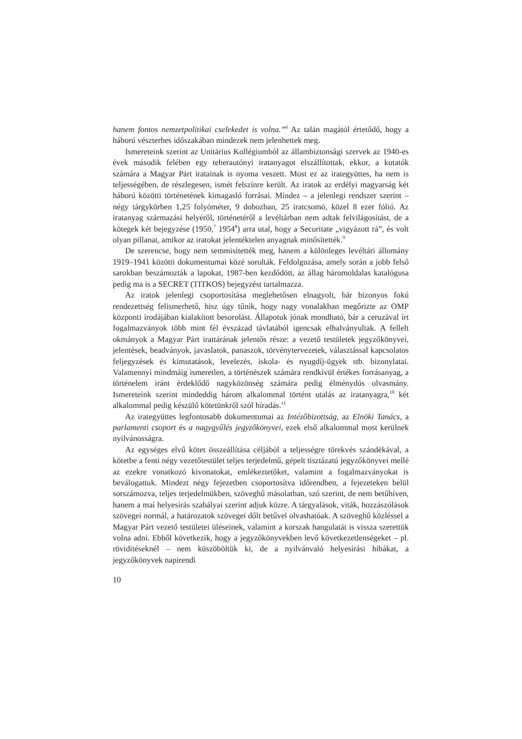hanem fontos nemzetpolitikai cselekedet is volna.”<sup>6</sup> Az talán magától értetődő, hogy a háború vészterhes időszakában mindezek nem jelenhettek meg.
Ismereteink szerint az Unitárius Kollégiumból az állambiztonsági szervek az 1940-es évek második felében egy teherautónyi iratanyagot elszállítottak, ekkor, a kutatók számára a Magyar Párt iratainak is nyoma veszett. Most ez az irategyüttes, ha nem is teljességében, de részlegesen, ismét felszínre került. Az iratok az erdélyi magyarság két háború közötti történetének kimagasló forrásai. Mindez – a jelenlegi rendszer szerint – négy tárgykörben 1,25 folyóméter, 9 dobozban, 25 iratcsomó, közel 8 ezer fólió. Az iratanyag származási helyéről, történetéről a levéltárban nem adtak felvilágosítást, de a kötegek két bejegyzése (1950,<sup>7</sup> 1954<sup>8</sup>) arra utal, hogy a Securitate „vigyázott rá”, és volt olyan pillanat, amikor az iratokat jelentéktelen anyagnak minősítették.<sup>9</sup>
De szerencse, hogy nem semmisítették meg, hanem a különleges levéltári állomány 1919–1941 közötti dokumentumai közé sorolták. Feldolgozása, amely során a jobb felső sarokban beszámozták a lapokat, 1987-ben kezdődött, az állag háromoldalas katalógusa pedig ma is a SECRET (TITKOS) bejegyzést tartalmazza.
Az iratok jelenlegi csoportosítása meglehetősen elnagyolt, bár bizonyos fokú rendezettség felismerhető, hisz úgy tűnik, hogy nagy vonalakban megőrizte az OMP központi irodájában kialakított besorolást. Állapotuk jónak mondható, bár a ceruzával írt fogalmazványok több mint fél évszázad távlatából igencsak elhalványultak. A fellelt okmányok a Magyar Párt irattárának jelentős része: a vezető testületek jegyzőkönyvei, jelentések, beadványok, javaslatok, panaszok, törvénytervezetek, választással kapcsolatos feljegyzések és kimutatások, levelezés, iskola- és nyugdíj-ügyek stb. bizonylatai. Valamennyi mindmáig ismeretlen, a történészek számára rendkívül értékes forrásanyag, a történelem iránt érdeklődő nagyközönség számára pedig élménydús olvasmány. Ismereteink szerint mindeddig három alkalommal történt utalás az iratanyagra,<sup>10</sup> két alkalommal pedig készülő kötetünkről szól híradás.<sup>11</sup>
Az irategyüttes legfontosabb dokumentumai az Intézőbizottság, az Elnöki Tanács, a parlamenti csoport és a nagygyűlés jegyzőkönyvei, ezek első alkalommal most kerülnek nyilvánosságra.
Az egységes elvű kötet összeállítása céljából a teljességre törekvés szándékával, a kötetbe a fenti négy vezetőtestület teljes terjedelmű, gépelt tisztázatú jegyzőkönyvei mellé az ezekre vonatkozó kivonatokat, emlékeztetőket, valamint a fogalmazványokat is beválogattuk. Mindezt négy fejezetben csoportosítva időrendben, a fejezeteken belül sorszámozva, teljes terjedelmükben, szöveghű másolatban, szó szerint, de nem betűhíven, hanem a mai helyesírás szabályai szerint adjuk közre. A tárgyalások, viták, hozzászólások szövegei normál, a határozatok szövegei dőlt betűvel olvashatóak. A szöveghű közléssel a Magyar Párt vezető testületei üléseinek, valamint a korszak hangulatát is vissza szerettük volna adni. Ebből következik, hogy a jegyzőkönyvekben levő következetlenségeket – pl. rövidítéseknél – nem küszöböltük ki, de a nyilvánvaló helyesírási hibákat, a jegyzőkönyvek napirendi
10